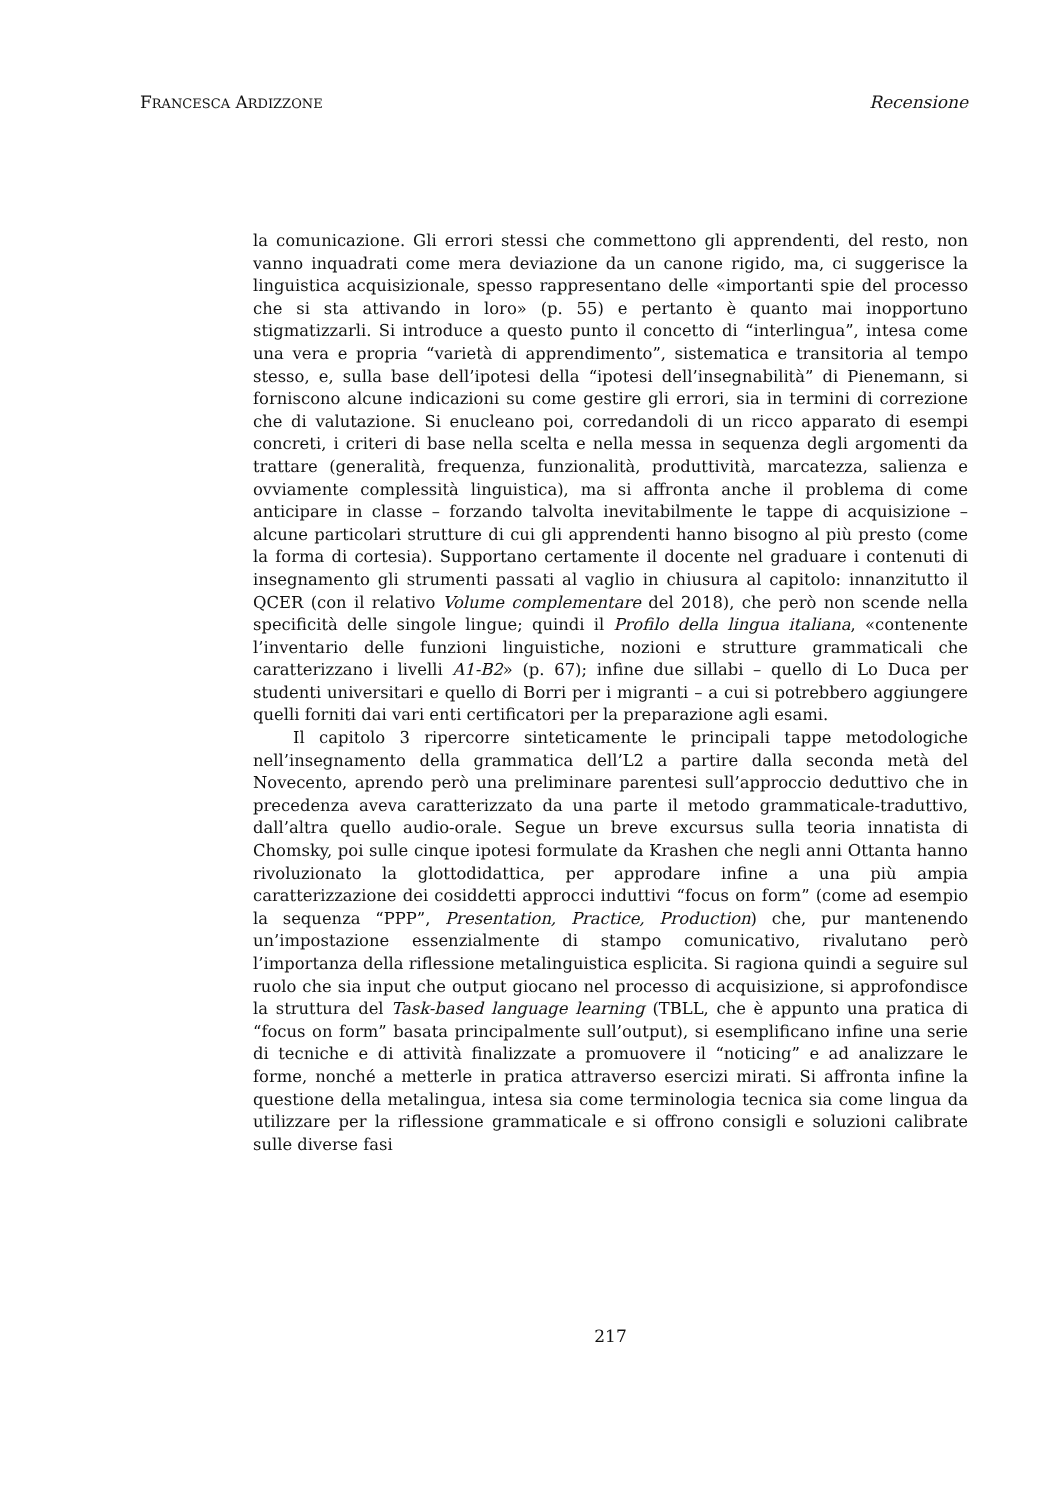FRANCESCA ARDIZZONE Recensione
la comunicazione. Gli errori stessi che commettono gli apprendenti, del resto, non vanno inquadrati come mera deviazione da un canone rigido, ma, ci suggerisce la linguistica acquisizionale, spesso rappresentano delle «importanti spie del processo che si sta attivando in loro» (p. 55) e pertanto è quanto mai inopportuno stigmatizzarli. Si introduce a questo punto il concetto di “interlingua”, intesa come una vera e propria “varietà di apprendimento”, sistematica e transitoria al tempo stesso, e, sulla base dell’ipotesi della “ipotesi dell’insegnabilità” di Pienemann, si forniscono alcune indicazioni su come gestire gli errori, sia in termini di correzione che di valutazione. Si enucleano poi, corredandoli di un ricco apparato di esempi concreti, i criteri di base nella scelta e nella messa in sequenza degli argomenti da trattare (generalità, frequenza, funzionalità, produttività, marcatezza, salienza e ovviamente complessità linguistica), ma si affronta anche il problema di come anticipare in classe – forzando talvolta inevitabilmente le tappe di acquisizione – alcune particolari strutture di cui gli apprendenti hanno bisogno al più presto (come la forma di cortesia). Supportano certamente il docente nel graduare i contenuti di insegnamento gli strumenti passati al vaglio in chiusura al capitolo: innanzitutto il QCER (con il relativo Volume complementare del 2018), che però non scende nella specificità delle singole lingue; quindi il Profilo della lingua italiana, «contenente l’inventario delle funzioni linguistiche, nozioni e strutture grammaticali che caratterizzano i livelli A1-B2» (p. 67); infine due sillabi – quello di Lo Duca per studenti universitari e quello di Borri per i migranti – a cui si potrebbero aggiungere quelli forniti dai vari enti certificatori per la preparazione agli esami.
Il capitolo 3 ripercorre sinteticamente le principali tappe metodologiche nell’insegnamento della grammatica dell’L2 a partire dalla seconda metà del Novecento, aprendo però una preliminare parentesi sull’approccio deduttivo che in precedenza aveva caratterizzato da una parte il metodo grammaticale-traduttivo, dall’altra quello audio-orale. Segue un breve excursus sulla teoria innatista di Chomsky, poi sulle cinque ipotesi formulate da Krashen che negli anni Ottanta hanno rivoluzionato la glottodidattica, per approdare infine a una più ampia caratterizzazione dei cosiddetti approcci induttivi “focus on form” (come ad esempio la sequenza “PPP”, Presentation, Practice, Production) che, pur mantenendo un’impostazione essenzialmente di stampo comunicativo, rivalutano però l’importanza della riflessione metalinguistica esplicita. Si ragiona quindi a seguire sul ruolo che sia input che output giocano nel processo di acquisizione, si approfondisce la struttura del Task-based language learning (TBLL, che è appunto una pratica di “focus on form” basata principalmente sull’output), si esemplificano infine una serie di tecniche e di attività finalizzate a promuovere il “noticing” e ad analizzare le forme, nonché a metterle in pratica attraverso esercizi mirati. Si affronta infine la questione della metalingua, intesa sia come terminologia tecnica sia come lingua da utilizzare per la riflessione grammaticale e si offrono consigli e soluzioni calibrate sulle diverse fasi
217